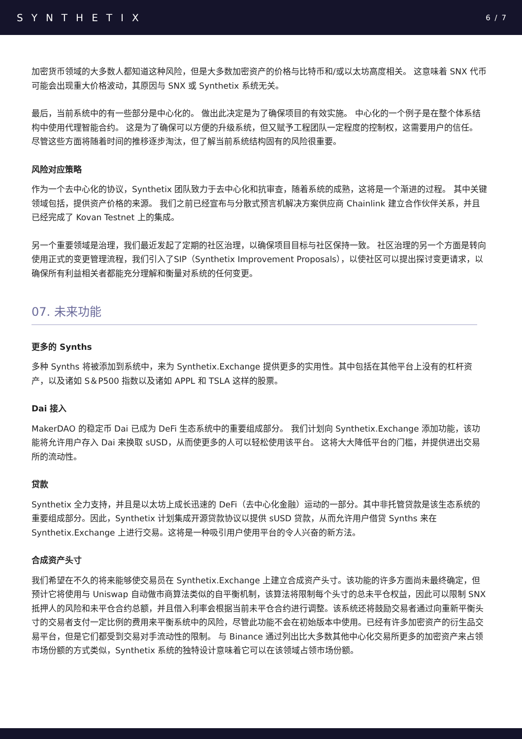SYNTHETIX 6 / 7
加密货币领域的大多数人都知道这种风险，但是大多数加密资产的价格与比特币和/或以太坊高度相关。 这意味着 SNX 代币可能会出现重大价格波动，其原因与 SNX 或 Synthetix 系统无关。
最后，当前系统中的有一些部分是中心化的。 做出此决定是为了确保项目的有效实施。 中心化的一个例子是在整个体系结构中使用代理智能合约。 这是为了确保可以方便的升级系统，但又赋予工程团队一定程度的控制权，这需要用户的信任。 尽管这些方面将随着时间的推移逐步淘汰，但了解当前系统结构固有的风险很重要。
风险对应策略
作为一个去中心化的协议，Synthetix 团队致力于去中心化和抗审查，随着系统的成熟，这将是一个渐进的过程。 其中关键领域包括，提供资产价格的来源。 我们之前已经宣布与分散式预言机解决方案供应商 Chainlink 建立合作伙伴关系，并且已经完成了 Kovan Testnet 上的集成。
另一个重要领域是治理，我们最近发起了定期的社区治理，以确保项目目标与社区保持一致。 社区治理的另一个方面是转向使用正式的变更管理流程，我们引入了SIP（Synthetix Improvement Proposals），以使社区可以提出探讨变更请求，以确保所有利益相关者都能充分理解和衡量对系统的任何变更。
07. 未来功能
更多的 Synths
多种 Synths 将被添加到系统中，来为 Synthetix.Exchange 提供更多的实用性。其中包括在其他平台上没有的杠杆资产，以及诸如 S＆P500 指数以及诸如 APPL 和 TSLA 这样的股票。
Dai 接入
MakerDAO 的稳定币 Dai 已成为 DeFi 生态系统中的重要组成部分。 我们计划向 Synthetix.Exchange 添加功能，该功能将允许用户存入 Dai 来换取 sUSD，从而使更多的人可以轻松使用该平台。 这将大大降低平台的门槛，并提供进出交易所的流动性。
贷款
Synthetix 全力支持，并且是以太坊上成长迅速的 DeFi（去中心化金融）运动的一部分。其中非托管贷款是该生态系统的重要组成部分。因此，Synthetix 计划集成开源贷款协议以提供 sUSD 贷款，从而允许用户借贷 Synths 来在 Synthetix.Exchange 上进行交易。这将是一种吸引用户使用平台的令人兴奋的新方法。
合成资产头寸
我们希望在不久的将来能够使交易员在 Synthetix.Exchange 上建立合成资产头寸。该功能的许多方面尚未最终确定，但预计它将使用与 Uniswap 自动做市商算法类似的自平衡机制，该算法将限制每个头寸的总未平仓权益，因此可以限制 SNX 抵押人的风险和未平仓合约总额，并且借入利率会根据当前未平仓合约进行调整。该系统还将鼓励交易者通过向重新平衡头寸的交易者支付一定比例的费用来平衡系统中的风险，尽管此功能不会在初始版本中使用。已经有许多加密资产的衍生品交易平台，但是它们都受到交易对手流动性的限制。 与 Binance 通过列出比大多数其他中心化交易所更多的加密资产来占领市场份额的方式类似，Synthetix 系统的独特设计意味着它可以在该领域占领市场份额。